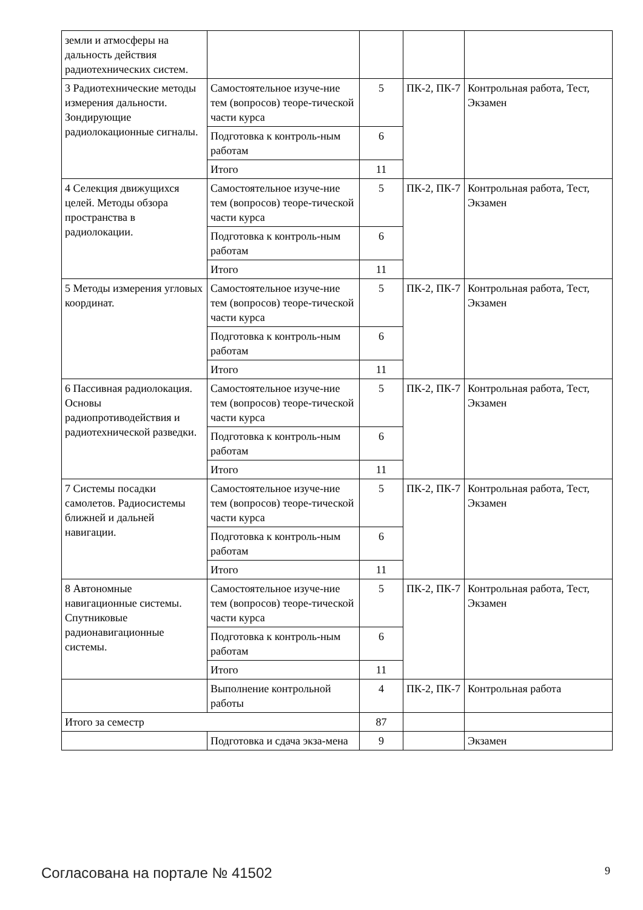| земли и атмосферы на дальность действия радиотехнических систем. | | | | |
| 3 Радиотехнические методы измерения дальности. Зондирующие радиолокационные сигналы. | Самостоятельное изуче-ние тем (вопросов) теоре-тической части курса | 5 | ПК-2, ПК-7 | Контрольная работа, Тест, Экзамен |
| | Подготовка к контроль-ным работам | 6 | | |
| | Итого | 11 | | |
| 4 Селекция движущихся целей. Методы обзора пространства в радиолокации. | Самостоятельное изуче-ние тем (вопросов) теоре-тической части курса | 5 | ПК-2, ПК-7 | Контрольная работа, Тест, Экзамен |
| | Подготовка к контроль-ным работам | 6 | | |
| | Итого | 11 | | |
| 5 Методы измерения угловых координат. | Самостоятельное изуче-ние тем (вопросов) теоре-тической части курса | 5 | ПК-2, ПК-7 | Контрольная работа, Тест, Экзамен |
| | Подготовка к контроль-ным работам | 6 | | |
| | Итого | 11 | | |
| 6 Пассивная радиолокация. Основы радиопротиводействия и радиотехнической разведки. | Самостоятельное изуче-ние тем (вопросов) теоре-тической части курса | 5 | ПК-2, ПК-7 | Контрольная работа, Тест, Экзамен |
| | Подготовка к контроль-ным работам | 6 | | |
| | Итого | 11 | | |
| 7 Системы посадки самолетов. Радиосистемы ближней и дальней навигации. | Самостоятельное изуче-ние тем (вопросов) теоре-тической части курса | 5 | ПК-2, ПК-7 | Контрольная работа, Тест, Экзамен |
| | Подготовка к контроль-ным работам | 6 | | |
| | Итого | 11 | | |
| 8 Автономные навигационные системы. Спутниковые радионавигационные системы. | Самостоятельное изуче-ние тем (вопросов) теоре-тической части курса | 5 | ПК-2, ПК-7 | Контрольная работа, Тест, Экзамен |
| | Подготовка к контроль-ным работам | 6 | | |
| | Итого | 11 | | |
| | Выполнение контрольной работы | 4 | ПК-2, ПК-7 | Контрольная работа |
| Итого за семестр | | 87 | | |
| | Подготовка и сдача экза-мена | 9 | | Экзамен |
Согласована на портале № 41502 9